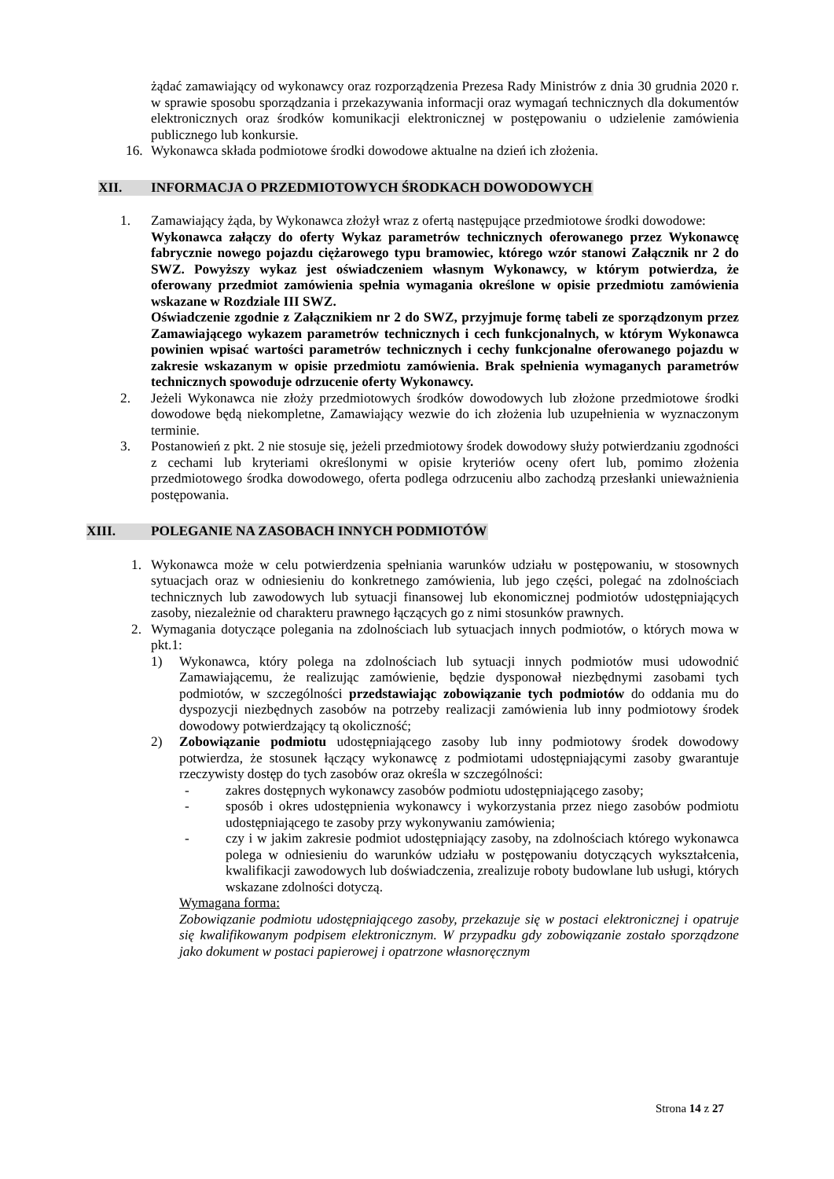żądać zamawiający od wykonawcy oraz rozporządzenia Prezesa Rady Ministrów z dnia 30 grudnia 2020 r. w sprawie sposobu sporządzania i przekazywania informacji oraz wymagań technicznych dla dokumentów elektronicznych oraz środków komunikacji elektronicznej w postępowaniu o udzielenie zamówienia publicznego lub konkursie.
16. Wykonawca składa podmiotowe środki dowodowe aktualne na dzień ich złożenia.
XII. INFORMACJA O PRZEDMIOTOWYCH ŚRODKACH DOWODOWYCH
1. Zamawiający żąda, by Wykonawca złożył wraz z ofertą następujące przedmiotowe środki dowodowe:
Wykonawca załączy do oferty Wykaz parametrów technicznych oferowanego przez Wykonawcę fabrycznie nowego pojazdu ciężarowego typu bramowiec, którego wzór stanowi Załącznik nr 2 do SWZ. Powyższy wykaz jest oświadczeniem własnym Wykonawcy, w którym potwierdza, że oferowany przedmiot zamówienia spełnia wymagania określone w opisie przedmiotu zamówienia wskazane w Rozdziale III SWZ.
Oświadczenie zgodnie z Załącznikiem nr 2 do SWZ, przyjmuje formę tabeli ze sporządzonym przez Zamawiającego wykazem parametrów technicznych i cech funkcjonalnych, w którym Wykonawca powinien wpisać wartości parametrów technicznych i cechy funkcjonalne oferowanego pojazdu w zakresie wskazanym w opisie przedmiotu zamówienia. Brak spełnienia wymaganych parametrów technicznych spowoduje odrzucenie oferty Wykonawcy.
2. Jeżeli Wykonawca nie złoży przedmiotowych środków dowodowych lub złożone przedmiotowe środki dowodowe będą niekompletne, Zamawiający wezwie do ich złożenia lub uzupełnienia w wyznaczonym terminie.
3. Postanowień z pkt. 2 nie stosuje się, jeżeli przedmiotowy środek dowodowy służy potwierdzaniu zgodności z cechami lub kryteriami określonymi w opisie kryteriów oceny ofert lub, pomimo złożenia przedmiotowego środka dowodowego, oferta podlega odrzuceniu albo zachodzą przesłanki unieważnienia postępowania.
XIII. POLEGANIE NA ZASOBACH INNYCH PODMIOTÓW
1. Wykonawca może w celu potwierdzenia spełniania warunków udziału w postępowaniu, w stosownych sytuacjach oraz w odniesieniu do konkretnego zamówienia, lub jego części, polegać na zdolnościach technicznych lub zawodowych lub sytuacji finansowej lub ekonomicznej podmiotów udostępniających zasoby, niezależnie od charakteru prawnego łączących go z nimi stosunków prawnych.
2. Wymagania dotyczące polegania na zdolnościach lub sytuacjach innych podmiotów, o których mowa w pkt.1:
1) Wykonawca, który polega na zdolnościach lub sytuacji innych podmiotów musi udowodnić Zamawiającemu, że realizując zamówienie, będzie dysponował niezbędnymi zasobami tych podmiotów, w szczególności przedstawiając zobowiązanie tych podmiotów do oddania mu do dyspozycji niezbędnych zasobów na potrzeby realizacji zamówienia lub inny podmiotowy środek dowodowy potwierdzający tą okoliczność;
2) Zobowiązanie podmiotu udostępniającego zasoby lub inny podmiotowy środek dowodowy potwierdza, że stosunek łączący wykonawcę z podmiotami udostępniającymi zasoby gwarantuje rzeczywisty dostęp do tych zasobów oraz określa w szczególności:
- zakres dostępnych wykonawcy zasobów podmiotu udostępniającego zasoby;
- sposób i okres udostępnienia wykonawcy i wykorzystania przez niego zasobów podmiotu udostępniającego te zasoby przy wykonywaniu zamówienia;
- czy i w jakim zakresie podmiot udostępniający zasoby, na zdolnościach którego wykonawca polega w odniesieniu do warunków udziału w postępowaniu dotyczących wykształcenia, kwalifikacji zawodowych lub doświadczenia, zrealizuje roboty budowlane lub usługi, których wskazane zdolności dotyczą.
Wymagana forma:
Zobowiązanie podmiotu udostępniającego zasoby, przekazuje się w postaci elektronicznej i opatruje się kwalifikowanym podpisem elektronicznym. W przypadku gdy zobowiązanie zostało sporządzone jako dokument w postaci papierowej i opatrzone własnoręcznym
Strona 14 z 27